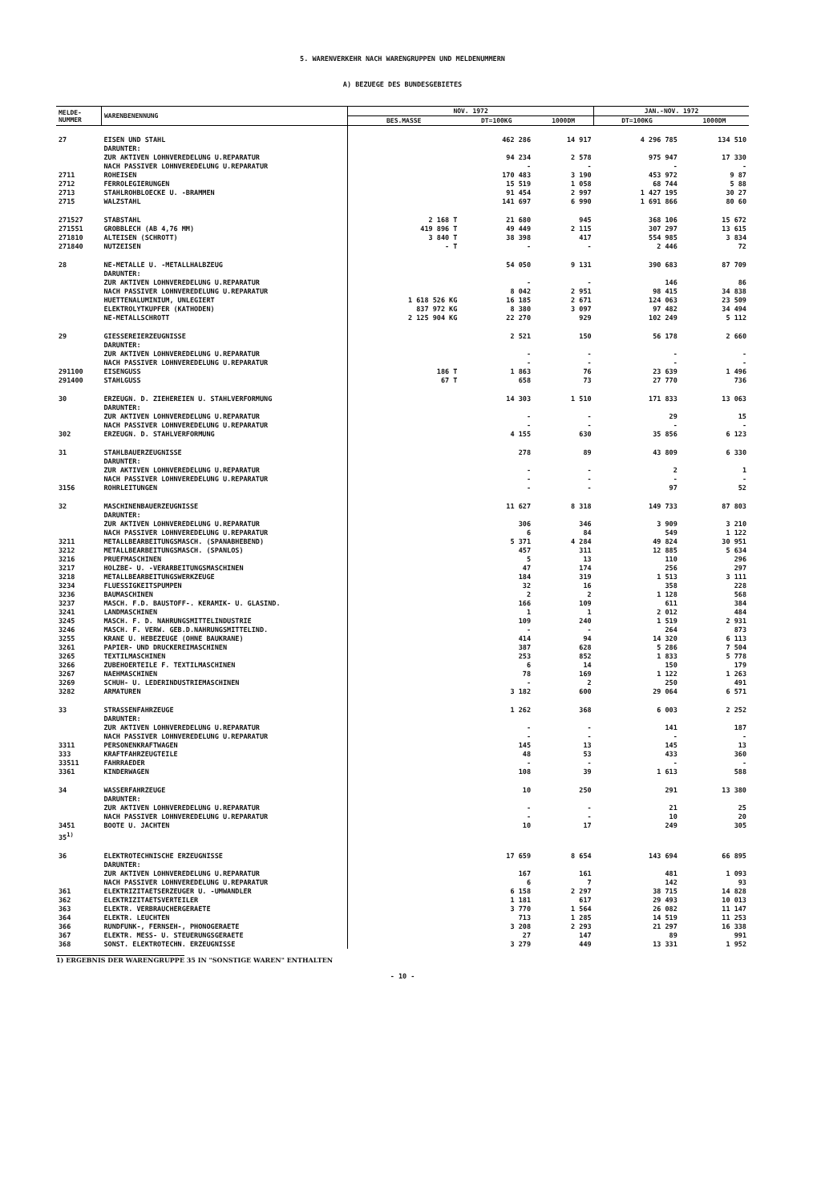5. WARENVERKEHR NACH WARENGRUPPEN UND MELDENUMMERN
A) BEZUEGE DES BUNDESGEBIETES
| MELDE- NUMMER | WARENBENENNUNG | NOV. 1972 | | | JAN.-NOV. 1972 | |
| --- | --- | --- | --- | --- | --- | --- |
| | | BES.MASSE | DT=100KG | 1000DM | DT=100KG | 1000DM |
| 27 | EISEN UND STAHL DARUNTER: ZUR AKTIVEN LOHNVEREDELUNG U.REPARATUR NACH PASSIVER LOHNVEREDELUNG U.REPARATUR | | 462 286 94 234 - | 14 917 2 578 - | 4 296 785 975 947 - | 134 510 17 330 - |
| 2711 2712 2713 2715 | ROHEISEN FERROLEGIERUNGEN STAHLROHBLOECKE U. -BRAMMEN WALZSTAHL | | 170 483 15 519 91 454 141 697 | 3 190 1 058 2 997 6 990 | 453 972 68 744 1 427 195 1 691 866 | 9 87 5 88 30 27 80 60 |
| 271527 271551 271810 271840 | STABSTAHL GROBBLECH (AB 4,76 MM) ALTEISEN (SCHROTT) NUTZEISEN | 2 168 T 419 896 T 3 840 T - T | 21 680 49 449 38 398 - | 945 2 115 417 - | 368 106 307 297 554 985 2 446 | 15 672 13 615 3 834 72 |
| 28 | NE-METALLE U. -METALLHALBZEUG DARUNTER: ZUR AKTIVEN LOHNVEREDELUNG U.REPARATUR NACH PASSIVER LOHNVEREDELUNG U.REPARATUR HUETTENALUMINIUM, UNLEGIERT ELEKTROLYTKUPFER (KATHODEN) NE-METALLSCHROTT | 1 618 526 KG 837 972 KG 2 125 904 KG | 54 050 - 8 042 16 185 8 380 22 270 | 9 131 - 2 951 2 671 3 097 929 | 390 683 146 98 415 124 063 97 482 102 249 | 87 709 86 34 838 23 509 34 494 5 112 |
| 29 | GIESSEREIERZEUGNISSE DARUNTER: ZUR AKTIVEN LOHNVEREDELUNG U.REPARATUR NACH PASSIVER LOHNVEREDELUNG U.REPARATUR | | 2 521 - - | 150 - - | 56 178 - - | 2 660 - - |
| 291100 291400 | EISENGUSS STAHLGUSS | 186 T 67 T | 1 863 658 | 76 73 | 23 639 27 770 | 1 496 736 |
| 30 | ERZEUGN. D. ZIEHEREIEN U. STAHLVERFORMUNG DARUNTER: ZUR AKTIVEN LOHNVEREDELUNG U.REPARATUR NACH PASSIVER LOHNVEREDELUNG U.REPARATUR | | 14 303 - - | 1 510 - - | 171 833 29 - | 13 063 15 - |
| 302 | ERZEUGN. D. STAHLVERFORMUNG | | 4 155 | 630 | 35 856 | 6 123 |
| 31 | STAHLBAUERZEUGNISSE DARUNTER: ZUR AKTIVEN LOHNVEREDELUNG U.REPARATUR NACH PASSIVER LOHNVEREDELUNG U.REPARATUR | | 278 - - | 89 - - | 43 809 2 - | 6 330 1 - |
| 3156 | ROHRLEITUNGEN | | - | - | 97 | 52 |
| 32 | MASCHINENBAUERZEUGNISSE DARUNTER: ZUR AKTIVEN LOHNVEREDELUNG U.REPARATUR NACH PASSIVER LOHNVEREDELUNG U.REPARATUR | | 11 627 306 6 | 8 318 346 84 | 149 733 3 909 549 | 87 803 3 210 1 122 |
| 3211 3212 3216 3217 3218 3234 3236 3237 3241 3245 3246 3255 3261 3265 3266 3267 3269 3282 | METALLBEARBEITUNGSMASCH. (SPANABHEBEND) METALLBEARBEITUNGSMASCH. (SPANLOS) PRUEFMASCHINEN HOLZBE- U. -VERARBEITUNGSMASCHINEN METALLBEARBEITUNGSWERKZEUGE FLUESSIGKEITSPUMPEN BAUMASCHINEN MASCH. F.D. BAUSTOFF-. KERAMIK- U. GLASIND. LANDMASCHINEN MASCH. F. D. NAHRUNGSMITTELINDUSTRIE MASCH. F. VERW. GEB.D.NAHRUNGSMITTELIND. KRANE U. HEBEZEUGE (OHNE BAUKRANE) PAPIER- UND DRUCKEREIMASCHINEN TEXTILMASCHINEN ZUBEHOERTEILE F. TEXTILMASCHINEN NAEHMASCHINEN SCHUH- U. LEDERINDUSTRIEMASCHINEN ARMATUREN | | 5 371 457 5 47 184 32 2 166 1 109 - 414 387 253 6 78 - 3 182 | 4 284 311 13 174 319 16 2 109 1 240 - 94 628 852 14 169 2 600 | 49 824 12 885 110 256 1 513 358 1 128 611 2 012 1 519 264 14 320 5 286 1 833 150 1 122 250 29 064 | 30 951 5 634 296 297 3 111 228 568 384 484 2 931 873 6 113 7 504 5 778 179 1 263 491 6 571 |
| 33 | STRASSENFAHRZEUGE DARUNTER: ZUR AKTIVEN LOHNVEREDELUNG U.REPARATUR NACH PASSIVER LOHNVEREDELUNG U.REPARATUR | | 1 262 - - | 368 - - | 6 003 141 - | 2 252 187 - |
| 3311 333 33511 3361 | PERSONENKRAFTWAGEN KRAFTFAHRZEUGTEILE FAHRRAEDER KINDERWAGEN | | 145 48 - 108 | 13 53 - 39 | 145 433 - 1 613 | 13 360 - 588 |
| 34 | WASSERFAHRZEUGE DARUNTER: ZUR AKTIVEN LOHNVEREDELUNG U.REPARATUR NACH PASSIVER LOHNVEREDELUNG U.REPARATUR | | 10 - - | 250 - - | 291 21 10 | 13 380 25 20 |
| 3451 35<sup>1)</sup> | BOOTE U. JACHTEN | | 10 | 17 | 249 | 305 |
| 36 | ELEKTROTECHNISCHE ERZEUGNISSE DARUNTER: ZUR AKTIVEN LOHNVEREDELUNG U.REPARATUR NACH PASSIVER LOHNVEREDELUNG U.REPARATUR | | 17 659 167 6 | 8 654 161 7 | 143 694 481 142 | 66 895 1 093 93 |
| 361 362 363 364 366 367 368 | ELEKTRIZITAETSERZEUGER U. -UMWANDLER ELEKTRIZITAETSVERTEILER ELEKTR. VERBRAUCHERGERAETE ELEKTR. LEUCHTEN RUNDFUNK-, FERNSEH-, PHONOGERAETE ELEKTR. MESS- U. STEUERUNGSGERAETE SONST. ELEKTROTECHN. ERZEUGNISSE | | 6 158 1 181 3 770 713 3 208 27 3 279 | 2 297 617 1 564 1 285 2 293 147 449 | 38 715 29 493 26 082 14 519 21 297 89 13 331 | 14 828 10 013 11 147 11 253 16 338 991 1 952 |
1) ERGEBNIS DER WARENGRUPPE 35 IN "SONSTIGE WAREN" ENTHALTEN
- 10 -